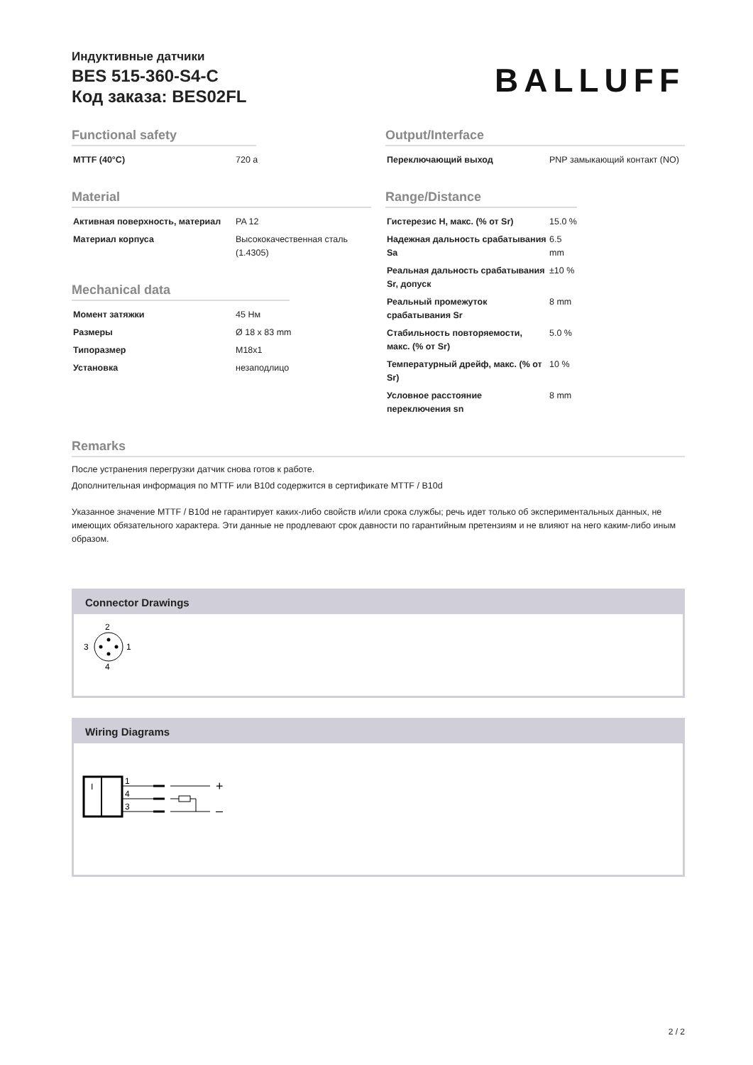Индуктивные датчики
BES 515-360-S4-C
Код заказа: BES02FL
BALLUFF
Functional safety
| MTTF (40°C) | 720 a |
Material
| Активная поверхность, материал | PA 12 |
| Материал корпуса | Высококачественная сталь (1.4305) |
Mechanical data
| Момент затяжки | 45 Нм |
| Размеры | Ø 18 x 83 mm |
| Типоразмер | M18x1 |
| Установка | незаподлицо |
Output/Interface
| Переключающий выход | PNP замыкающий контакт (NO) |
Range/Distance
| Гистерезис H, макс. (% от Sr) | 15.0 % |
| Надежная дальность срабатывания Sa | 6.5 mm |
| Реальная дальность срабатывания Sr, допуск | ±10 % |
| Реальный промежуток срабатывания Sr | 8 mm |
| Стабильность повторяемости, макс. (% от Sr) | 5.0 % |
| Температурный дрейф, макс. (% от Sr) | 10 % |
| Условное расстояние переключения sn | 8 mm |
Remarks
После устранения перегрузки датчик снова готов к работе.
Дополнительная информация по MTTF или B10d содержится в сертификате MTTF / B10d
Указанное значение MTTF / B10d не гарантирует каких-либо свойств и/или срока службы; речь идет только об экспериментальных данных, не имеющих обязательного характера. Эти данные не продлевают срок давности по гарантийным претензиям и не влияют на него каким-либо иным образом.
Connector Drawings
2
3
1
4
Wiring Diagrams
I
1
4
3
+
–
2 / 2